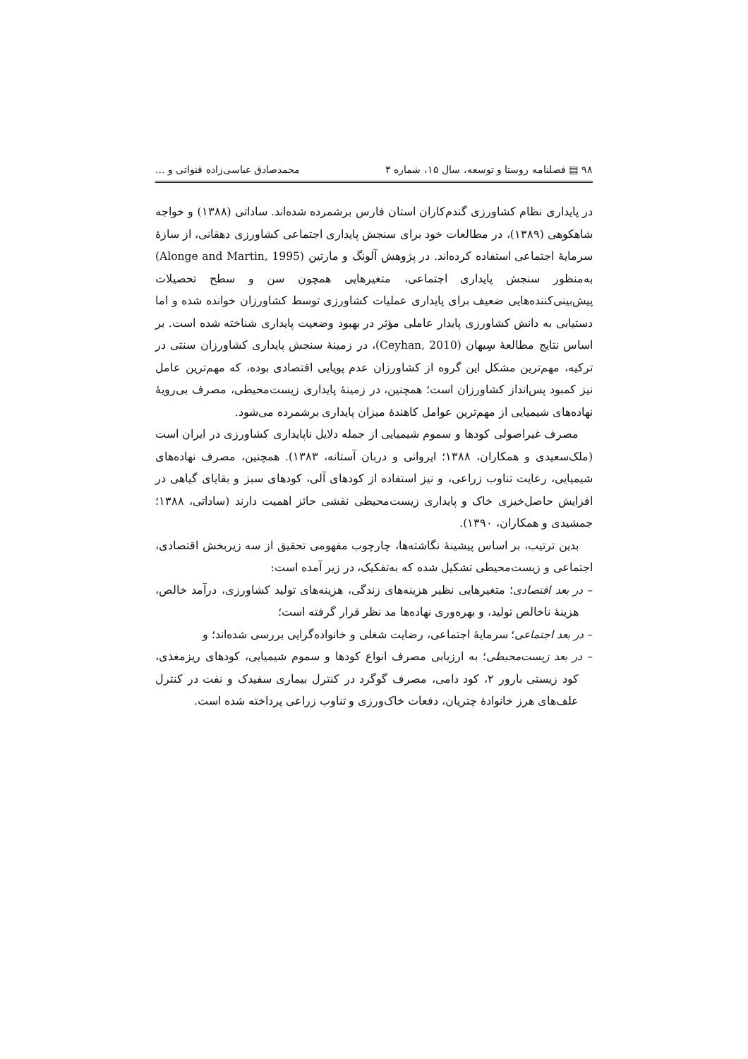۹۸ ▤ فصلنامه روستا و توسعه، سال ۱۵، شماره ۳ محمدصادق عباسی‌زاده قنواتی و ...
در پایداری نظام کشاورزی گندم‌کاران استان فارس برشمرده شده‌اند. ساداتی (۱۳۸۸) و خواجه شاهکوهی (۱۳۸۹)، در مطالعات خود برای سنجش پایداری اجتماعی کشاورزی دهقانی، از سازهٔ سرمایهٔ اجتماعی استفاده کرده‌اند. در پژوهش آلونگ و مارتین (Alonge and Martin, 1995) به‌منظور سنجش پایداری اجتماعی، متغیرهایی همچون سن و سطح تحصیلات پیش‌بینی‌کننده‌هایی ضعیف برای پایداری عملیات کشاورزی توسط کشاورزان خوانده شده و اما دستیابی به دانش کشاورزی پایدار عاملی مؤثر در بهبود وضعیت پایداری شناخته شده است. بر اساس نتایج مطالعهٔ سِیهان (Ceyhan, 2010)، در زمینهٔ سنجش پایداری کشاورزان سنتی در ترکیه، مهم‌ترین مشکل این گروه از کشاورزان عدم پویایی اقتصادی بوده، که مهم‌ترین عامل نیز کمبود پس‌انداز کشاورزان است؛ همچنین، در زمینهٔ پایداری زیست‌محیطی، مصرف بی‌رویهٔ نهاده‌های شیمیایی از مهم‌ترین عوامل کاهندهٔ میزان پایداری برشمرده می‌شود.
مصرف غیراصولی کودها و سموم شیمیایی از جمله دلایل ناپایداری کشاورزی در ایران است (ملک‌سعیدی و همکاران، ۱۳۸۸؛ ایروانی و دربان آستانه، ۱۳۸۳). همچنین، مصرف نهاده‌های شیمیایی، رعایت تناوب زراعی، و نیز استفاده از کودهای آلی، کودهای سبز و بقایای گیاهی در افزایش حاصل‌خیزی خاک و پایداری زیست‌محیطی نقشی حائز اهمیت دارند (ساداتی، ۱۳۸۸؛ جمشیدی و همکاران، ۱۳۹۰).
بدین ترتیب، بر اساس پیشینهٔ نگاشته‌ها، چارچوب مفهومی تحقیق از سه زیربخش اقتصادی، اجتماعی و زیست‌محیطی تشکیل شده که به‌تفکیک، در زیر آمده است:
– در بعد اقتصادی؛ متغیرهایی نظیر هزینه‌های زندگی، هزینه‌های تولید کشاورزی، درآمد خالص، هزینهٔ ناخالص تولید، و بهره‌وری نهاده‌ها مد نظر قرار گرفته است؛
– در بعد اجتماعی؛ سرمایهٔ اجتماعی، رضایت شغلی و خانواده‌گرایی بررسی شده‌اند؛ و
– در بعد زیست‌محیطی؛ به ارزیابی مصرف انواع کودها و سموم شیمیایی، کودهای ریزمغذی، کود زیستی بارور ۲، کود دامی، مصرف گوگرد در کنترل بیماری سفیدک و نفت در کنترل علف‌های هرز خانوادهٔ چتریان، دفعات خاک‌ورزی و تناوب زراعی پرداخته شده است.